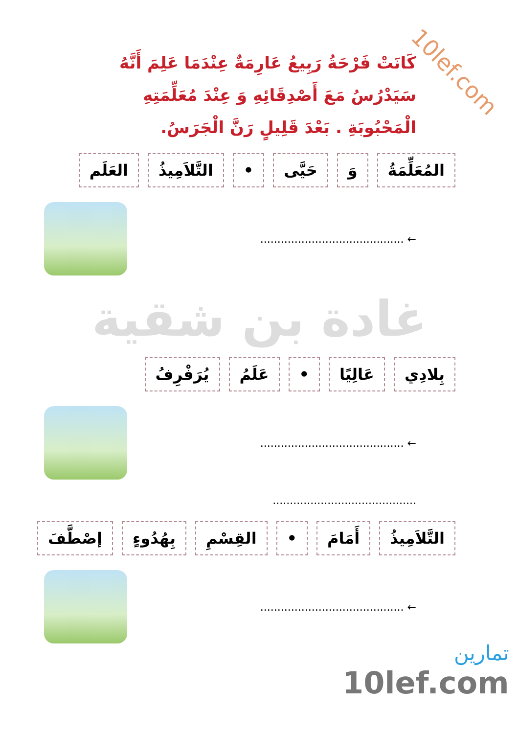10lef.com
كَانَتْ فَرْحَةُ رَبِيعُ عَارِمَةٌ عِنْدَمَا عَلِمَ أَنَّهُ سَيَدْرُسُ مَعَ أَصْدِقَائِهِ وَ عِنْدَ مُعَلِّمَتِهِ الْمَحْبُوبَةِ . بَعْدَ قَلِيلٍ رَنَّ الْجَرَسُ.
المُعَلِّمَةُ وَ حَيَّى • التَّلاَمِيذُ العَلَم
← ..........................................
غادة بن شقية
بِلادِي عَالِيًا • عَلَمُ يُرَفْرِفُ
← ..........................................
..........................................
التَّلاَمِيذُ أَمَامَ • القِسْمِ بِهُدُوءٍ إصْطَّفَ
← ..........................................
تمارين
10lef.com